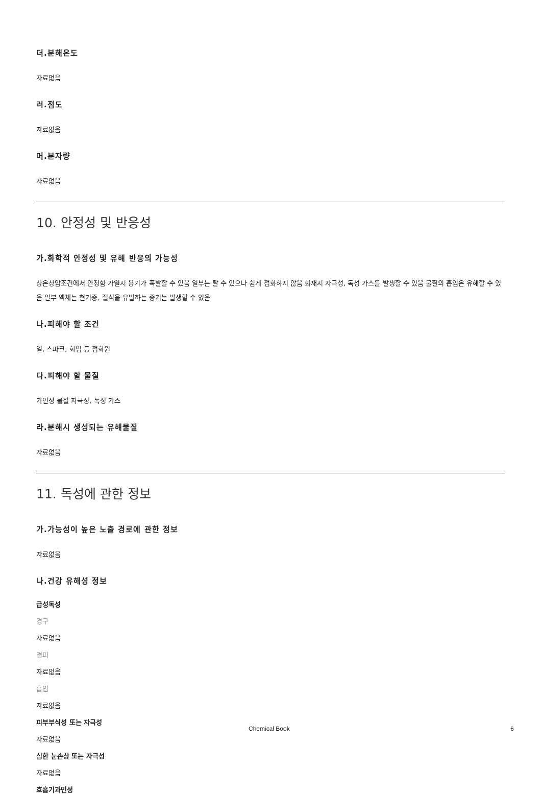더.분해온도
자료없음
러.점도
자료없음
머.분자량
자료없음
10. 안정성 및 반응성
가.화학적 안정성 및 유해 반응의 가능성
상온상압조건에서 안정함 가열시 용기가 폭발할 수 있음 일부는 탈 수 있으나 쉽게 점화하지 않음 화재시 자극성, 독성 가스를 발생할 수 있음 물질의 흡입은 유해할 수 있음 일부 액체는 현기증, 질식을 유발하는 증기는 발생할 수 있음
나.피해야 할 조건
열, 스파크, 화염 등 점화원
다.피해야 할 물질
가연성 물질 자극성, 독성 가스
라.분해시 생성되는 유해물질
자료없음
11. 독성에 관한 정보
가.가능성이 높은 노출 경로에 관한 정보
자료없음
나.건강 유해성 정보
급성독성
경구
자료없음
경피
자료없음
흡입
자료없음
피부부식성 또는 자극성
자료없음
심한 눈손상 또는 자극성
자료없음
호흡기과민성
Chemical Book 6